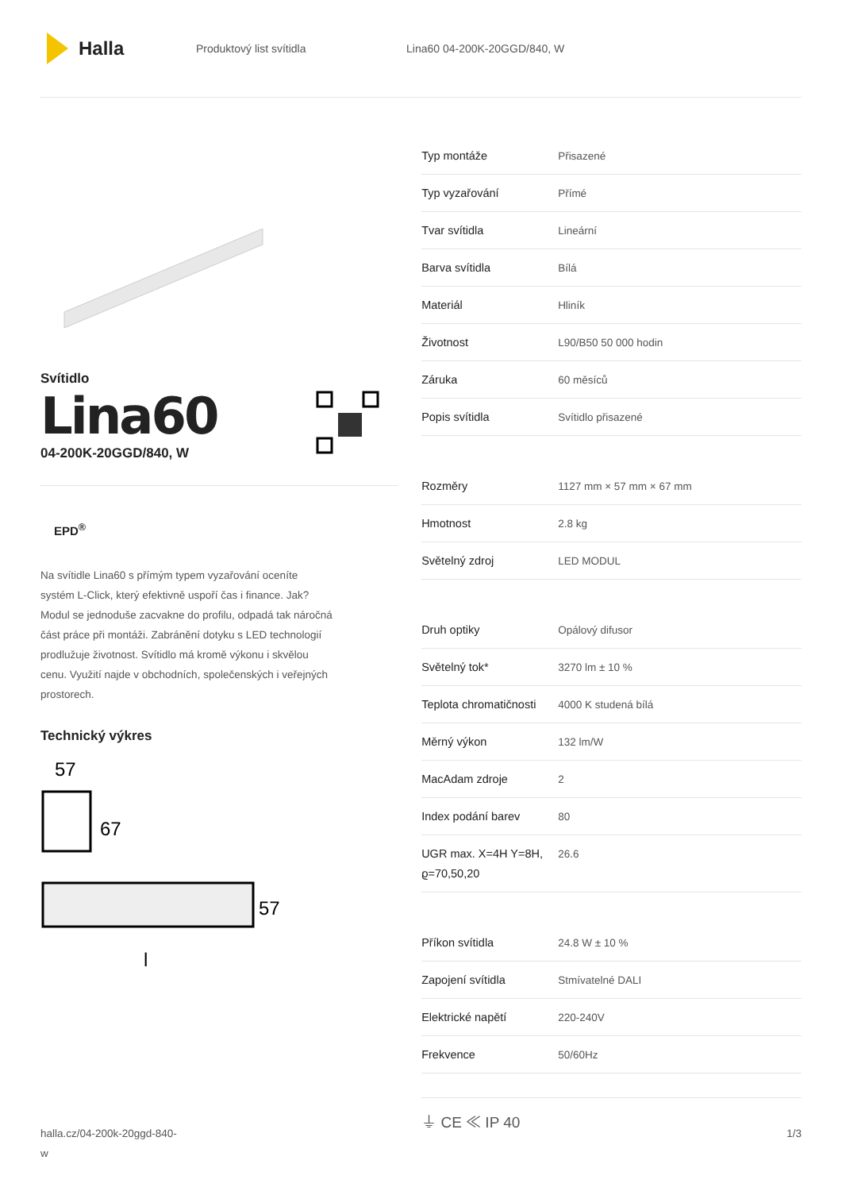Halla
Produktový list svítidla Lina60 04-200K-20GGD/840, W
Svítidlo
Lina60
04-200K-20GGD/840, W
EPD<sup>®</sup>
Na svítidle Lina60 s přímým typem vyzařování oceníte systém L-Click, který efektivně uspoří čas i finance. Jak? Modul se jednoduše zacvakne do profilu, odpadá tak náročná část práce při montáži. Zabránění dotyku s LED technologií prodlužuje životnost. Svítidlo má kromě výkonu i skvělou cenu. Využití najde v obchodních, společenských i veřejných prostorech.
Technický výkres
57
67
57
l
| Typ montáže | Přisazené |
| Typ vyzařování | Přímé |
| Tvar svítidla | Lineární |
| Barva svítidla | Bílá |
| Materiál | Hliník |
| Životnost | L90/B50 50 000 hodin |
| Záruka | 60 měsíců |
| Popis svítidla | Svítidlo přisazené |
| Rozměry | 1127 mm × 57 mm × 67 mm |
| Hmotnost | 2.8 kg |
| Světelný zdroj | LED MODUL |
| Druh optiky | Opálový difusor |
| Světelný tok* | 3270 lm ± 10 % |
| Teplota chromatičnosti | 4000 K studená bílá |
| Měrný výkon | 132 lm/W |
| MacAdam zdroje | 2 |
| Index podání barev | 80 |
| UGR max. X=4H Y=8H, ϱ=70,50,20 | 26.6 |
| Příkon svítidla | 24.8 W ± 10 % |
| Zapojení svítidla | Stmívatelné DALI |
| Elektrické napětí | 220-240V |
| Frekvence | 50/60Hz |
⏚ CE ≪ IP 40
halla.cz/04-200k-20ggd-840-
w
1/3